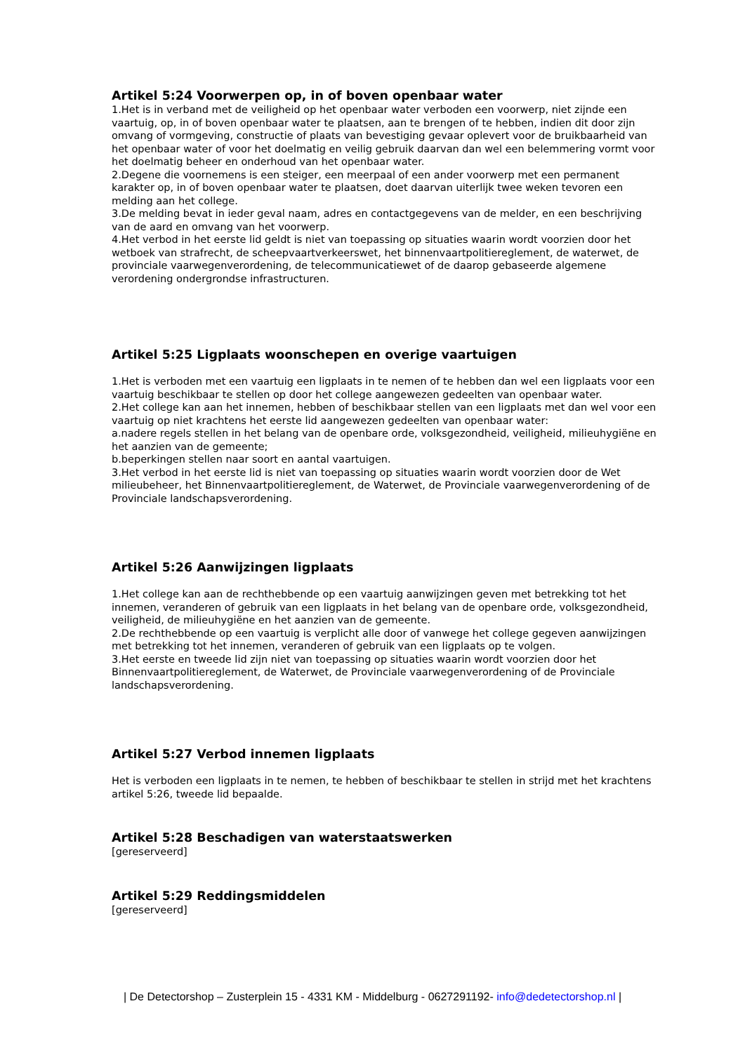Artikel 5:24 Voorwerpen op, in of boven openbaar water
1.Het is in verband met de veiligheid op het openbaar water verboden een voorwerp, niet zijnde een vaartuig, op, in of boven openbaar water te plaatsen, aan te brengen of te hebben, indien dit door zijn omvang of vormgeving, constructie of plaats van bevestiging gevaar oplevert voor de bruikbaarheid van het openbaar water of voor het doelmatig en veilig gebruik daarvan dan wel een belemmering vormt voor het doelmatig beheer en onderhoud van het openbaar water.
2.Degene die voornemens is een steiger, een meerpaal of een ander voorwerp met een permanent karakter op, in of boven openbaar water te plaatsen, doet daarvan uiterlijk twee weken tevoren een melding aan het college.
3.De melding bevat in ieder geval naam, adres en contactgegevens van de melder, en een beschrijving van de aard en omvang van het voorwerp.
4.Het verbod in het eerste lid geldt is niet van toepassing op situaties waarin wordt voorzien door het wetboek van strafrecht, de scheepvaartverkeerswet, het binnenvaartpolitiereglement, de waterwet, de provinciale vaarwegenverordening, de telecommunicatiewet of de daarop gebaseerde algemene verordening ondergrondse infrastructuren.
Artikel 5:25 Ligplaats woonschepen en overige vaartuigen
1.Het is verboden met een vaartuig een ligplaats in te nemen of te hebben dan wel een ligplaats voor een vaartuig beschikbaar te stellen op door het college aangewezen gedeelten van openbaar water.
2.Het college kan aan het innemen, hebben of beschikbaar stellen van een ligplaats met dan wel voor een vaartuig op niet krachtens het eerste lid aangewezen gedeelten van openbaar water:
a.nadere regels stellen in het belang van de openbare orde, volksgezondheid, veiligheid, milieuhygiëne en het aanzien van de gemeente;
b.beperkingen stellen naar soort en aantal vaartuigen.
3.Het verbod in het eerste lid is niet van toepassing op situaties waarin wordt voorzien door de Wet milieubeheer, het Binnenvaartpolitiereglement, de Waterwet, de Provinciale vaarwegenverordening of de Provinciale landschapsverordening.
Artikel 5:26 Aanwijzingen ligplaats
1.Het college kan aan de rechthebbende op een vaartuig aanwijzingen geven met betrekking tot het innemen, veranderen of gebruik van een ligplaats in het belang van de openbare orde, volksgezondheid, veiligheid, de milieuhygiëne en het aanzien van de gemeente.
2.De rechthebbende op een vaartuig is verplicht alle door of vanwege het college gegeven aanwijzingen met betrekking tot het innemen, veranderen of gebruik van een ligplaats op te volgen.
3.Het eerste en tweede lid zijn niet van toepassing op situaties waarin wordt voorzien door het Binnenvaartpolitiereglement, de Waterwet, de Provinciale vaarwegenverordening of de Provinciale landschapsverordening.
Artikel 5:27 Verbod innemen ligplaats
Het is verboden een ligplaats in te nemen, te hebben of beschikbaar te stellen in strijd met het krachtens artikel 5:26, tweede lid bepaalde.
Artikel 5:28 Beschadigen van waterstaatswerken
[gereserveerd]
Artikel 5:29 Reddingsmiddelen
[gereserveerd]
| De Detectorshop – Zusterplein 15 - 4331 KM - Middelburg - 0627291192- info@dedetectorshop.nl |